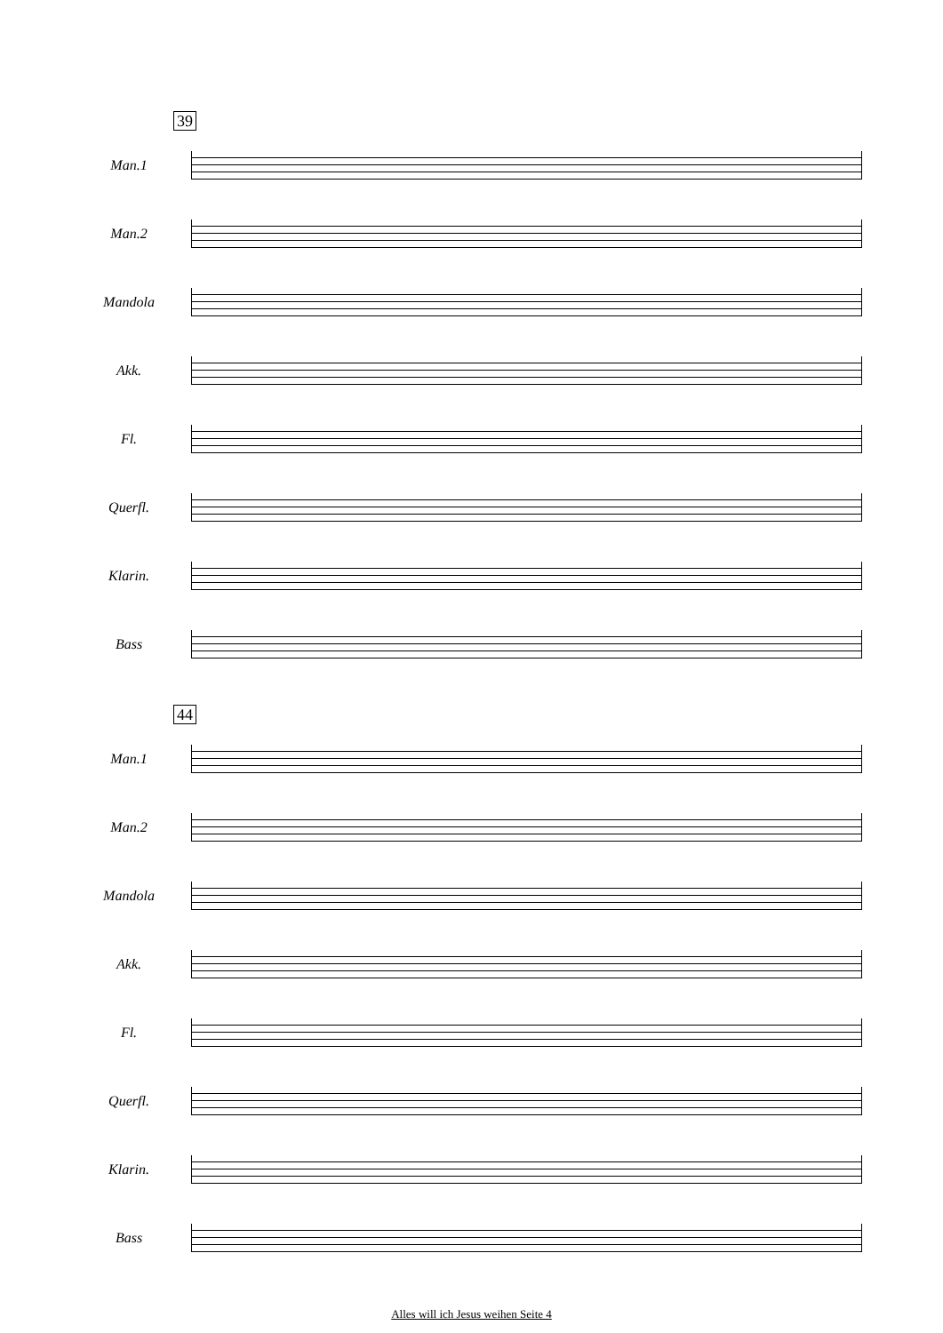39
Man.1
Man.2
Mandola
Akk.
Fl.
Querfl.
Klarin.
Bass
44
Man.1
Man.2
Mandola
Akk.
Fl.
Querfl.
Klarin.
Bass
Alles will ich Jesus weihen Seite 4